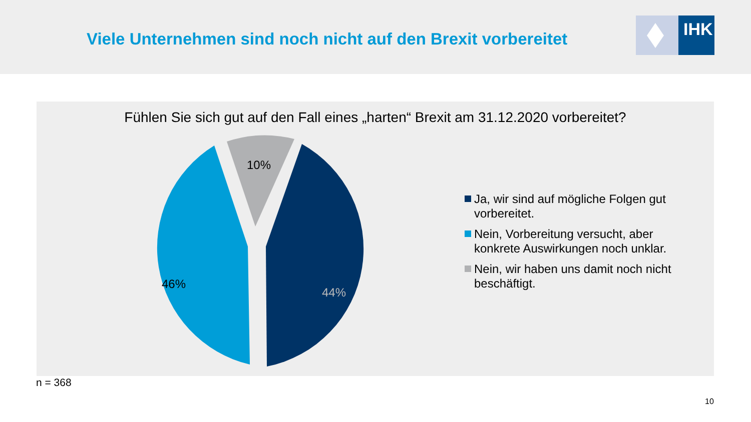Viele Unternehmen sind noch nicht auf den Brexit vorbereitet
IHK
Fühlen Sie sich gut auf den Fall eines „harten“ Brexit am 31.12.2020 vorbereitet?
10%
46%
44%
Ja, wir sind auf mögliche Folgen gut vorbereitet.
Nein, Vorbereitung versucht, aber konkrete Auswirkungen noch unklar.
Nein, wir haben uns damit noch nicht beschäftigt.
n = 368
10